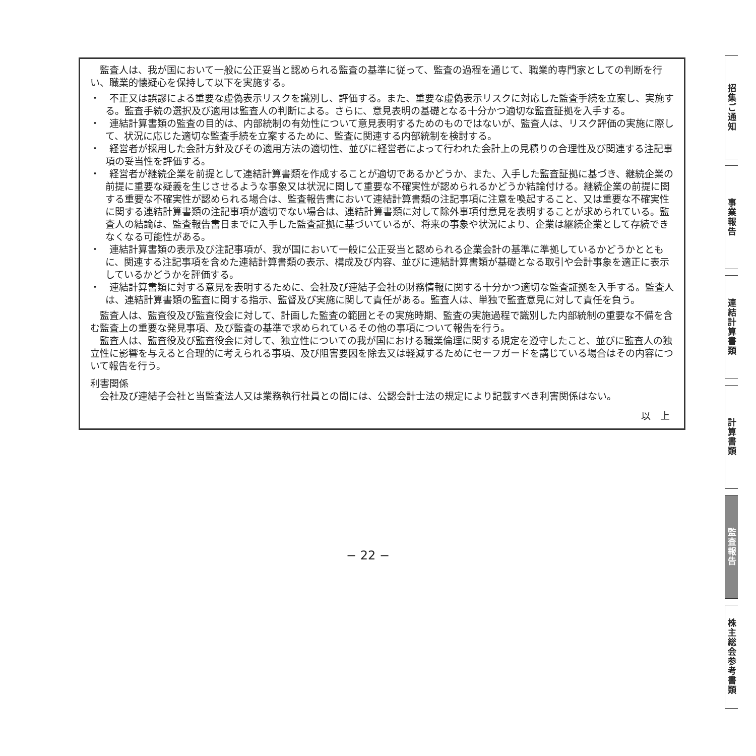監査人は、我が国において一般に公正妥当と認められる監査の基準に従って、監査の過程を通じて、職業的専門家としての判断を行い、職業的懐疑心を保持して以下を実施する。
・　不正又は誤謬による重要な虚偽表示リスクを識別し、評価する。また、重要な虚偽表示リスクに対応した監査手続を立案し、実施する。監査手続の選択及び適用は監査人の判断による。さらに、意見表明の基礎となる十分かつ適切な監査証拠を入手する。
・　連結計算書類の監査の目的は、内部統制の有効性について意見表明するためのものではないが、監査人は、リスク評価の実施に際して、状況に応じた適切な監査手続を立案するために、監査に関連する内部統制を検討する。
・　経営者が採用した会計方針及びその適用方法の適切性、並びに経営者によって行われた会計上の見積りの合理性及び関連する注記事項の妥当性を評価する。
・　経営者が継続企業を前提として連結計算書類を作成することが適切であるかどうか、また、入手した監査証拠に基づき、継続企業の前提に重要な疑義を生じさせるような事象又は状況に関して重要な不確実性が認められるかどうか結論付ける。継続企業の前提に関する重要な不確実性が認められる場合は、監査報告書において連結計算書類の注記事項に注意を喚起すること、又は重要な不確実性に関する連結計算書類の注記事項が適切でない場合は、連結計算書類に対して除外事項付意見を表明することが求められている。監査人の結論は、監査報告書日までに入手した監査証拠に基づいているが、将来の事象や状況により、企業は継続企業として存続できなくなる可能性がある。
・　連結計算書類の表示及び注記事項が、我が国において一般に公正妥当と認められる企業会計の基準に準拠しているかどうかとともに、関連する注記事項を含めた連結計算書類の表示、構成及び内容、並びに連結計算書類が基礎となる取引や会計事象を適正に表示しているかどうかを評価する。
・　連結計算書類に対する意見を表明するために、会社及び連結子会社の財務情報に関する十分かつ適切な監査証拠を入手する。監査人は、連結計算書類の監査に関する指示、監督及び実施に関して責任がある。監査人は、単独で監査意見に対して責任を負う。
監査人は、監査役及び監査役会に対して、計画した監査の範囲とその実施時期、監査の実施過程で識別した内部統制の重要な不備を含む監査上の重要な発見事項、及び監査の基準で求められているその他の事項について報告を行う。
監査人は、監査役及び監査役会に対して、独立性についての我が国における職業倫理に関する規定を遵守したこと、並びに監査人の独立性に影響を与えると合理的に考えられる事項、及び阻害要因を除去又は軽減するためにセーフガードを講じている場合はその内容について報告を行う。
利害関係
会社及び連結子会社と当監査法人又は業務執行社員との間には、公認会計士法の規定により記載すべき利害関係はない。
以　上
招集ご通知
事業報告
連結計算書類
計算書類
監査報告
株主総会参考書類
− 22 −